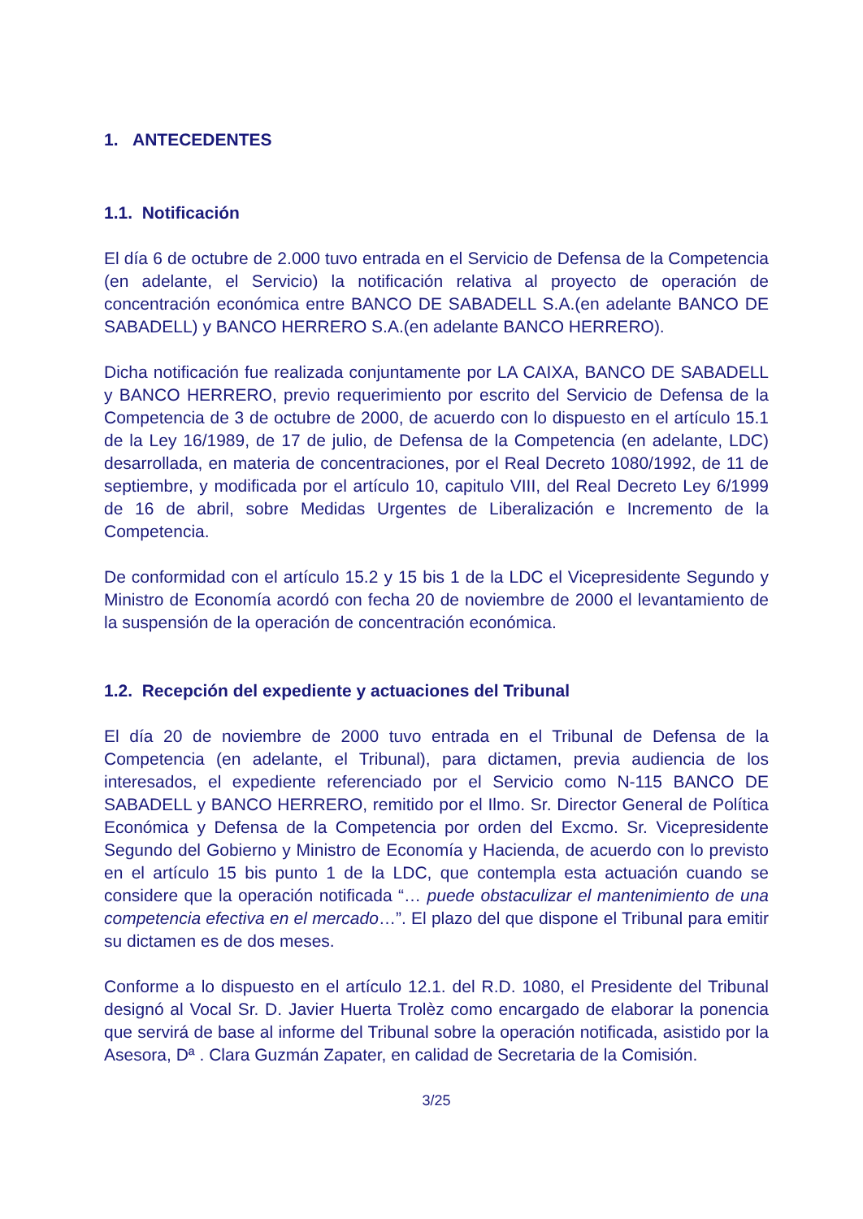1. ANTECEDENTES
1.1. Notificación
El día 6 de octubre de 2.000 tuvo entrada en el Servicio de Defensa de la Competencia (en adelante, el Servicio) la notificación relativa al proyecto de operación de concentración económica entre BANCO DE SABADELL S.A.(en adelante BANCO DE SABADELL) y BANCO HERRERO S.A.(en adelante BANCO HERRERO).
Dicha notificación fue realizada conjuntamente por LA CAIXA, BANCO DE SABADELL y BANCO HERRERO, previo requerimiento por escrito del Servicio de Defensa de la Competencia de 3 de octubre de 2000, de acuerdo con lo dispuesto en el artículo 15.1 de la Ley 16/1989, de 17 de julio, de Defensa de la Competencia (en adelante, LDC) desarrollada, en materia de concentraciones, por el Real Decreto 1080/1992, de 11 de septiembre, y modificada por el artículo 10, capitulo VIII, del Real Decreto Ley 6/1999 de 16 de abril, sobre Medidas Urgentes de Liberalización e Incremento de la Competencia.
De conformidad con el artículo 15.2 y 15 bis 1 de la LDC el Vicepresidente Segundo y Ministro de Economía acordó con fecha 20 de noviembre de 2000 el levantamiento de la suspensión de la operación de concentración económica.
1.2. Recepción del expediente y actuaciones del Tribunal
El día 20 de noviembre de 2000 tuvo entrada en el Tribunal de Defensa de la Competencia (en adelante, el Tribunal), para dictamen, previa audiencia de los interesados, el expediente referenciado por el Servicio como N-115 BANCO DE SABADELL y BANCO HERRERO, remitido por el Ilmo. Sr. Director General de Política Económica y Defensa de la Competencia por orden del Excmo. Sr. Vicepresidente Segundo del Gobierno y Ministro de Economía y Hacienda, de acuerdo con lo previsto en el artículo 15 bis punto 1 de la LDC, que contempla esta actuación cuando se considere que la operación notificada “… puede obstaculizar el mantenimiento de una competencia efectiva en el mercado…”. El plazo del que dispone el Tribunal para emitir su dictamen es de dos meses.
Conforme a lo dispuesto en el artículo 12.1. del R.D. 1080, el Presidente del Tribunal designó al Vocal Sr. D. Javier Huerta Trolèz como encargado de elaborar la ponencia que servirá de base al informe del Tribunal sobre la operación notificada, asistido por la Asesora, Dª . Clara Guzmán Zapater, en calidad de Secretaria de la Comisión.
3/25